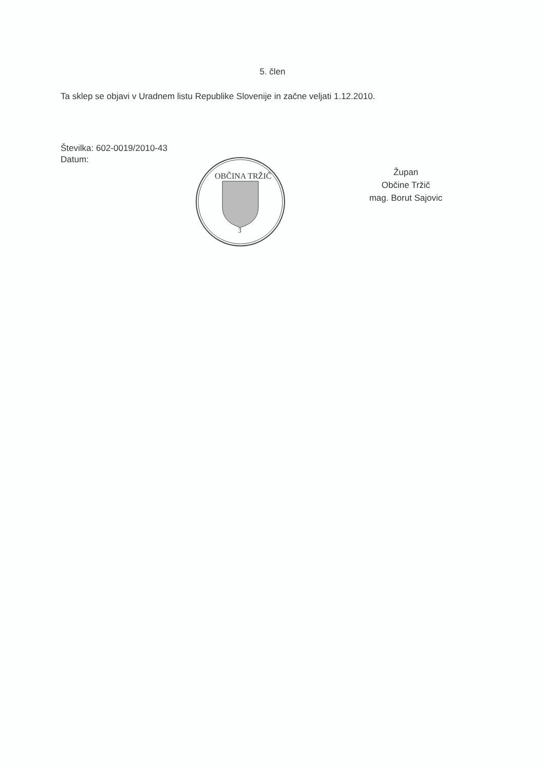5. člen
Ta sklep se objavi v Uradnem listu Republike Slovenije in začne veljati 1.12.2010.
Številka: 602-0019/2010-43
Datum:
OBČINA TRŽIČ
3
Župan
Občine Tržič
mag. Borut Sajovic